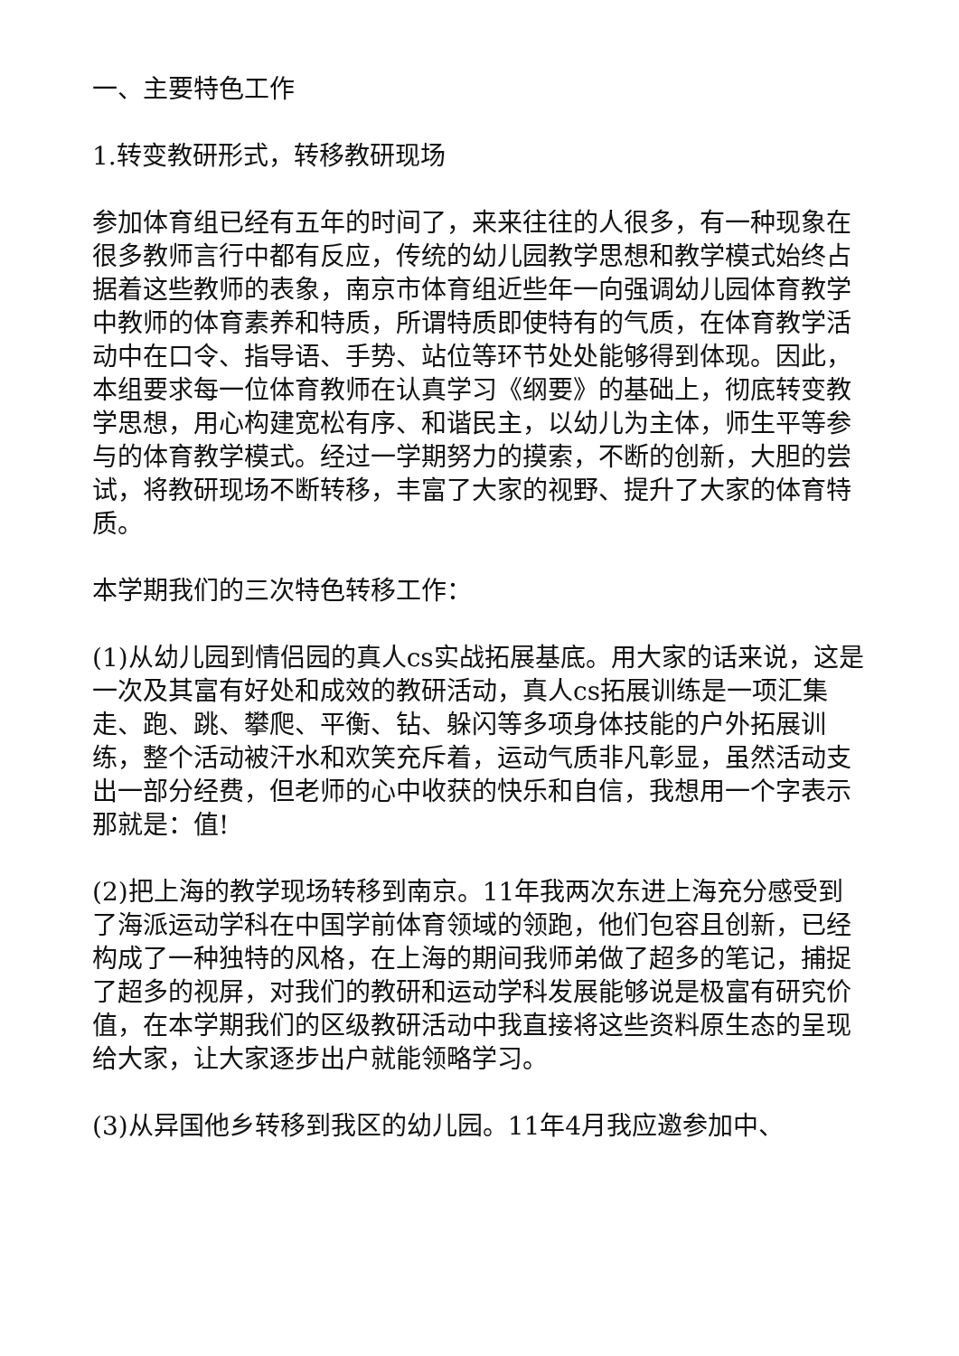一、主要特色工作
1.转变教研形式，转移教研现场
参加体育组已经有五年的时间了，来来往往的人很多，有一种现象在很多教师言行中都有反应，传统的幼儿园教学思想和教学模式始终占据着这些教师的表象，南京市体育组近些年一向强调幼儿园体育教学中教师的体育素养和特质，所谓特质即使特有的气质，在体育教学活动中在口令、指导语、手势、站位等环节处处能够得到体现。因此，本组要求每一位体育教师在认真学习《纲要》的基础上，彻底转变教学思想，用心构建宽松有序、和谐民主，以幼儿为主体，师生平等参与的体育教学模式。经过一学期努力的摸索，不断的创新，大胆的尝试，将教研现场不断转移，丰富了大家的视野、提升了大家的体育特质。
本学期我们的三次特色转移工作：
(1)从幼儿园到情侣园的真人cs实战拓展基底。用大家的话来说，这是一次及其富有好处和成效的教研活动，真人cs拓展训练是一项汇集走、跑、跳、攀爬、平衡、钻、躲闪等多项身体技能的户外拓展训练，整个活动被汗水和欢笑充斥着，运动气质非凡彰显，虽然活动支出一部分经费，但老师的心中收获的快乐和自信，我想用一个字表示那就是：值!
(2)把上海的教学现场转移到南京。11年我两次东进上海充分感受到了海派运动学科在中国学前体育领域的领跑，他们包容且创新，已经构成了一种独特的风格，在上海的期间我师弟做了超多的笔记，捕捉了超多的视屏，对我们的教研和运动学科发展能够说是极富有研究价值，在本学期我们的区级教研活动中我直接将这些资料原生态的呈现给大家，让大家逐步出户就能领略学习。
(3)从异国他乡转移到我区的幼儿园。11年4月我应邀参加中、